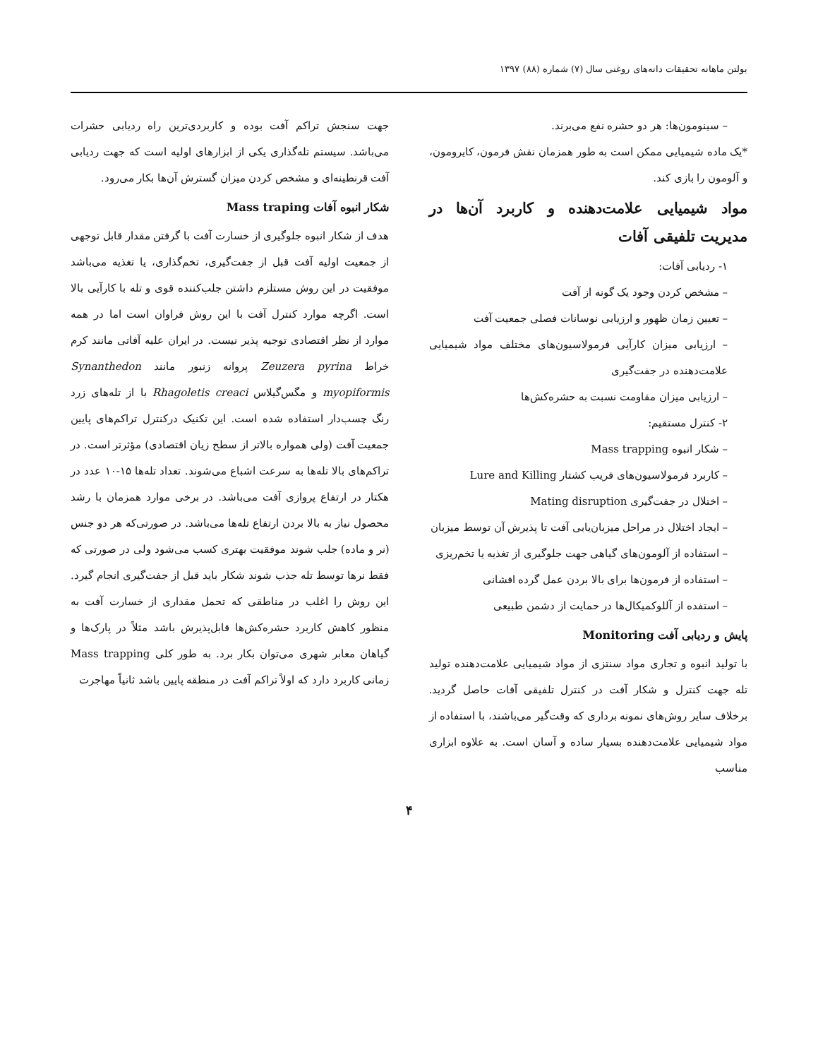بولتن ماهانه تحقیقات دانه‌های روغنی سال (۷) شماره (۸۸) ۱۳۹۷
– سینومون‌ها: هر دو حشره نفع می‌برند.
*یک ماده شیمیایی ممکن است به طور همزمان نقش فرمون، کایرومون، و آلومون را بازی کند.
مواد شیمیایی علامت‌دهنده و کاربرد آن‌ها در مدیریت تلفیقی آفات
۱- ردیابی آفات:
– مشخص کردن وجود یک گونه از آفت
– تعیین زمان ظهور و ارزیابی نوسانات فصلی جمعیت آفت
– ارزیابی میزان کارآیی فرمولاسیون‌های مختلف مواد شیمیایی علامت‌دهنده در جفت‌گیری
– ارزیابی میزان مقاومت نسبت به حشره‌کش‌ها
۲- کنترل مستقیم:
– شکار انبوه Mass trapping
– کاربرد فرمولاسیون‌های فریب کشتار Lure and Killing
– اختلال در جفت‌گیری Mating disruption
– ایجاد اختلال در مراحل میزبان‌یابی آفت تا پذیرش آن توسط میزبان
– استفاده از آلومون‌های گیاهی جهت جلوگیری از تغذیه یا تخم‌ریزی
– استفاده از فرمون‌ها برای بالا بردن عمل گرده افشانی
– استفده از آللوکمیکال‌ها در حمایت از دشمن طبیعی
پایش و ردیابی آفت Monitoring
با تولید انبوه و تجاری مواد سنتزی از مواد شیمیایی علامت‌دهنده تولید تله جهت کنترل و شکار آفت در کنترل تلفیقی آفات حاصل گردید. برخلاف سایر روش‌های نمونه برداری که وقت‌گیر می‌باشند، با استفاده از مواد شیمیایی علامت‌دهنده بسیار ساده و آسان است. به علاوه ابزاری مناسب
جهت سنجش تراکم آفت بوده و کاربردی‌ترین راه ردیابی حشرات می‌باشد. سیستم تله‌گذاری یکی از ابزارهای اولیه است که جهت ردیابی آفت قرنطینه‌ای و مشخص کردن میزان گسترش آن‌ها بکار می‌رود.
شکار انبوه آفات Mass traping
هدف از شکار انبوه جلوگیری از خسارت آفت با گرفتن مقدار قابل توجهی از جمعیت اولیه آفت قبل از جفت‌گیری، تخم‌گذاری، یا تغذیه می‌باشد موفقیت در این روش مستلزم داشتن جلب‌کننده قوی و تله با کارآیی بالا است. اگرچه موارد کنترل آفت با این روش فراوان است اما در همه موارد از نظر اقتصادی توجیه پذیر نیست. در ایران علیه آفاتی مانند کرم خراط Zeuzera pyrina پروانه زنبور مانند Synanthedon myopiformis و مگس‌گیلاس Rhagoletis creaci با از تله‌های زرد رنگ چسب‌دار استفاده شده است. این تکنیک درکنترل تراکم‌های پایین جمعیت آفت (ولی همواره بالاتر از سطح زیان اقتصادی) مؤثرتر است. در تراکم‌های بالا تله‌ها به سرعت اشباع می‌شوند. تعداد تله‌ها ۱۵-۱۰ عدد در هکتار در ارتفاع پروازی آفت می‌باشد. در برخی موارد همزمان با رشد محصول نیاز به بالا بردن ارتفاع تله‌ها می‌باشد. در صورتی‌که هر دو جنس (نر و ماده) جلب شوند موفقیت بهتری کسب می‌شود ولی در صورتی که فقط نرها توسط تله جذب شوند شکار باید قبل از جفت‌گیری انجام گیرد. این روش را اغلب در مناطقی که تحمل مقداری از خسارت آفت به منظور کاهش کاربرد حشره‌کش‌ها قابل‌پذیرش باشد مثلاً در پارک‌ها و گیاهان معابر شهری می‌توان بکار برد. به طور کلی Mass trapping زمانی کاربرد دارد که اولاً تراکم آفت در منطقه پایین باشد ثانیاً مهاجرت
۴